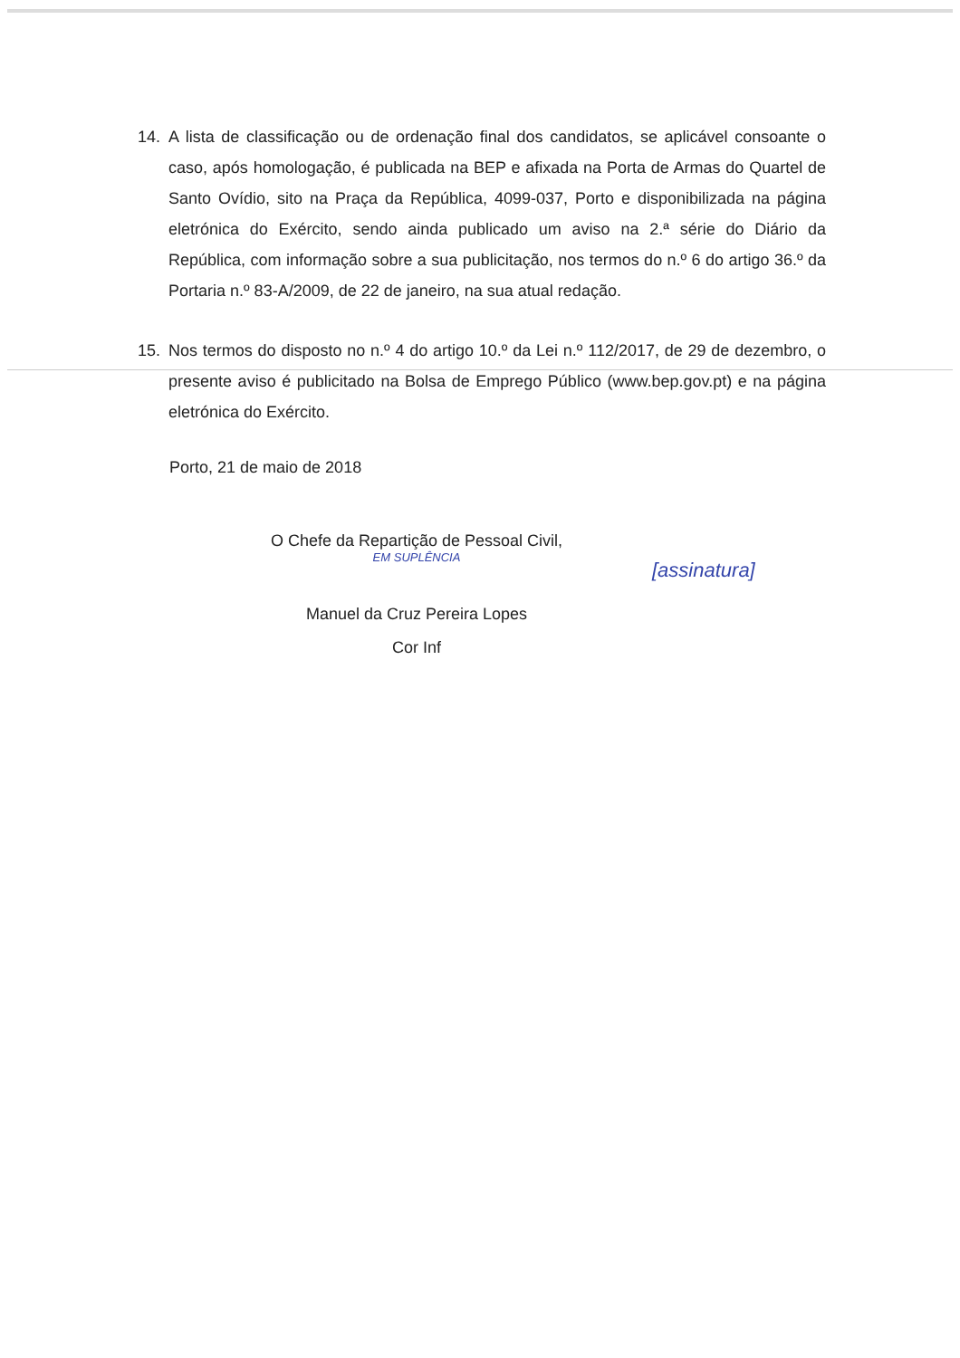14. A lista de classificação ou de ordenação final dos candidatos, se aplicável consoante o caso, após homologação, é publicada na BEP e afixada na Porta de Armas do Quartel de Santo Ovídio, sito na Praça da República, 4099-037, Porto e disponibilizada na página eletrónica do Exército, sendo ainda publicado um aviso na 2.ª série do Diário da República, com informação sobre a sua publicitação, nos termos do n.º 6 do artigo 36.º da Portaria n.º 83-A/2009, de 22 de janeiro, na sua atual redação.
15. Nos termos do disposto no n.º 4 do artigo 10.º da Lei n.º 112/2017, de 29 de dezembro, o presente aviso é publicitado na Bolsa de Emprego Público (www.bep.gov.pt) e na página eletrónica do Exército.
Porto, 21 de maio de 2018
O Chefe da Repartição de Pessoal Civil,
EM SUPLÊNCIA
Manuel da Cruz Pereira Lopes
Cor Inf
[assinatura]